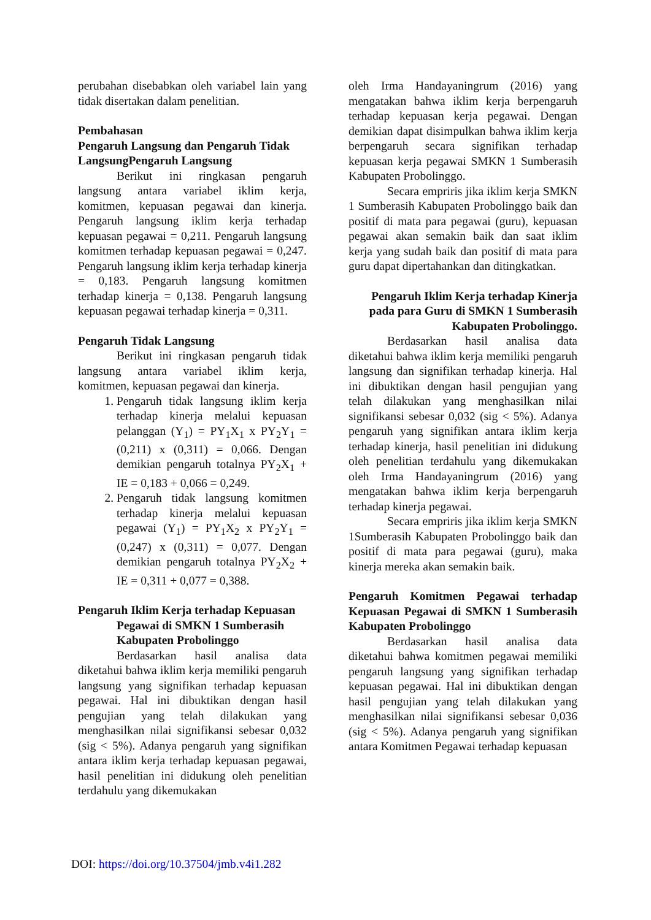perubahan disebabkan oleh variabel lain yang tidak disertakan dalam penelitian.
Pembahasan
Pengaruh Langsung dan Pengaruh Tidak LangsungPengaruh Langsung
Berikut ini ringkasan pengaruh langsung antara variabel iklim kerja, komitmen, kepuasan pegawai dan kinerja. Pengaruh langsung iklim kerja terhadap kepuasan pegawai = 0,211. Pengaruh langsung komitmen terhadap kepuasan pegawai = 0,247. Pengaruh langsung iklim kerja terhadap kinerja = 0,183. Pengaruh langsung komitmen terhadap kinerja = 0,138. Pengaruh langsung kepuasan pegawai terhadap kinerja = 0,311.
Pengaruh Tidak Langsung
Berikut ini ringkasan pengaruh tidak langsung antara variabel iklim kerja, komitmen, kepuasan pegawai dan kinerja.
1. Pengaruh tidak langsung iklim kerja terhadap kinerja melalui kepuasan pelanggan (Y<sub>1</sub>) = PY<sub>1</sub>X<sub>1</sub> x PY<sub>2</sub>Y<sub>1</sub> = (0,211) x (0,311) = 0,066. Dengan demikian pengaruh totalnya PY<sub>2</sub>X<sub>1</sub> + IE = 0,183 + 0,066 = 0,249.
2. Pengaruh tidak langsung komitmen terhadap kinerja melalui kepuasan pegawai (Y<sub>1</sub>) = PY<sub>1</sub>X<sub>2</sub> x PY<sub>2</sub>Y<sub>1</sub> = (0,247) x (0,311) = 0,077. Dengan demikian pengaruh totalnya PY<sub>2</sub>X<sub>2</sub> + IE = 0,311 + 0,077 = 0,388.
Pengaruh Iklim Kerja terhadap Kepuasan Pegawai di SMKN 1 Sumberasih Kabupaten Probolinggo
Berdasarkan hasil analisa data diketahui bahwa iklim kerja memiliki pengaruh langsung yang signifikan terhadap kepuasan pegawai. Hal ini dibuktikan dengan hasil pengujian yang telah dilakukan yang menghasilkan nilai signifikansi sebesar 0,032 (sig < 5%). Adanya pengaruh yang signifikan antara iklim kerja terhadap kepuasan pegawai, hasil penelitian ini didukung oleh penelitian terdahulu yang dikemukakan
oleh Irma Handayaningrum (2016) yang mengatakan bahwa iklim kerja berpengaruh terhadap kepuasan kerja pegawai. Dengan demikian dapat disimpulkan bahwa iklim kerja berpengaruh secara signifikan terhadap kepuasan kerja pegawai SMKN 1 Sumberasih Kabupaten Probolinggo.
Secara empriris jika iklim kerja SMKN 1 Sumberasih Kabupaten Probolinggo baik dan positif di mata para pegawai (guru), kepuasan pegawai akan semakin baik dan saat iklim kerja yang sudah baik dan positif di mata para guru dapat dipertahankan dan ditingkatkan.
Pengaruh Iklim Kerja terhadap Kinerja pada para Guru di SMKN 1 Sumberasih Kabupaten Probolinggo.
Berdasarkan hasil analisa data diketahui bahwa iklim kerja memiliki pengaruh langsung dan signifikan terhadap kinerja. Hal ini dibuktikan dengan hasil pengujian yang telah dilakukan yang menghasilkan nilai signifikansi sebesar 0,032 (sig < 5%). Adanya pengaruh yang signifikan antara iklim kerja terhadap kinerja, hasil penelitian ini didukung oleh penelitian terdahulu yang dikemukakan oleh Irma Handayaningrum (2016) yang mengatakan bahwa iklim kerja berpengaruh terhadap kinerja pegawai.
Secara empriris jika iklim kerja SMKN 1Sumberasih Kabupaten Probolinggo baik dan positif di mata para pegawai (guru), maka kinerja mereka akan semakin baik.
Pengaruh Komitmen Pegawai terhadap Kepuasan Pegawai di SMKN 1 Sumberasih Kabupaten Probolinggo
Berdasarkan hasil analisa data diketahui bahwa komitmen pegawai memiliki pengaruh langsung yang signifikan terhadap kepuasan pegawai. Hal ini dibuktikan dengan hasil pengujian yang telah dilakukan yang menghasilkan nilai signifikansi sebesar 0,036 (sig < 5%). Adanya pengaruh yang signifikan antara Komitmen Pegawai terhadap kepuasan
DOI: https://doi.org/10.37504/jmb.v4i1.282